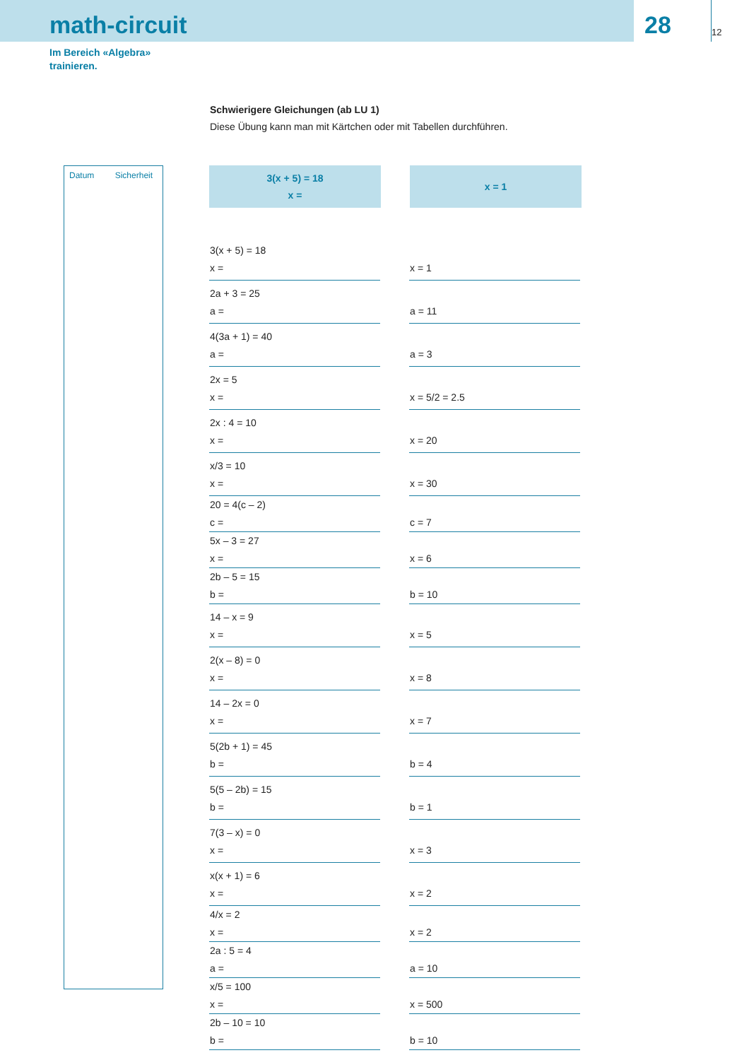math-circuit
28
12
Im Bereich «Algebra»
trainieren.
Schwierigere Gleichungen (ab LU 1)
Diese Übung kann man mit Kärtchen oder mit Tabellen durchführen.
Datum Sicherheit
3(x + 5) = 18
x =
x = 1
| 3(x + 5) = 18 x = | x = 1 |
| 2a + 3 = 25 a = | a = 11 |
| 4(3a + 1) = 40 a = | a = 3 |
| 2x = 5 x = | x = 5/2 = 2.5 |
| 2x : 4 = 10 x = | x = 20 |
| x/3 = 10 x = | x = 30 |
| 20 = 4(c – 2) c = | c = 7 |
| 5x – 3 = 27 x = | x = 6 |
| 2b – 5 = 15 b = | b = 10 |
| 14 – x = 9 x = | x = 5 |
| 2(x – 8) = 0 x = | x = 8 |
| 14 – 2x = 0 x = | x = 7 |
| 5(2b + 1) = 45 b = | b = 4 |
| 5(5 – 2b) = 15 b = | b = 1 |
| 7(3 – x) = 0 x = | x = 3 |
| x(x + 1) = 6 x = | x = 2 |
| 4/x = 2 x = | x = 2 |
| 2a : 5 = 4 a = | a = 10 |
| x/5 = 100 x = | x = 500 |
| 2b – 10 = 10 b = | b = 10 |